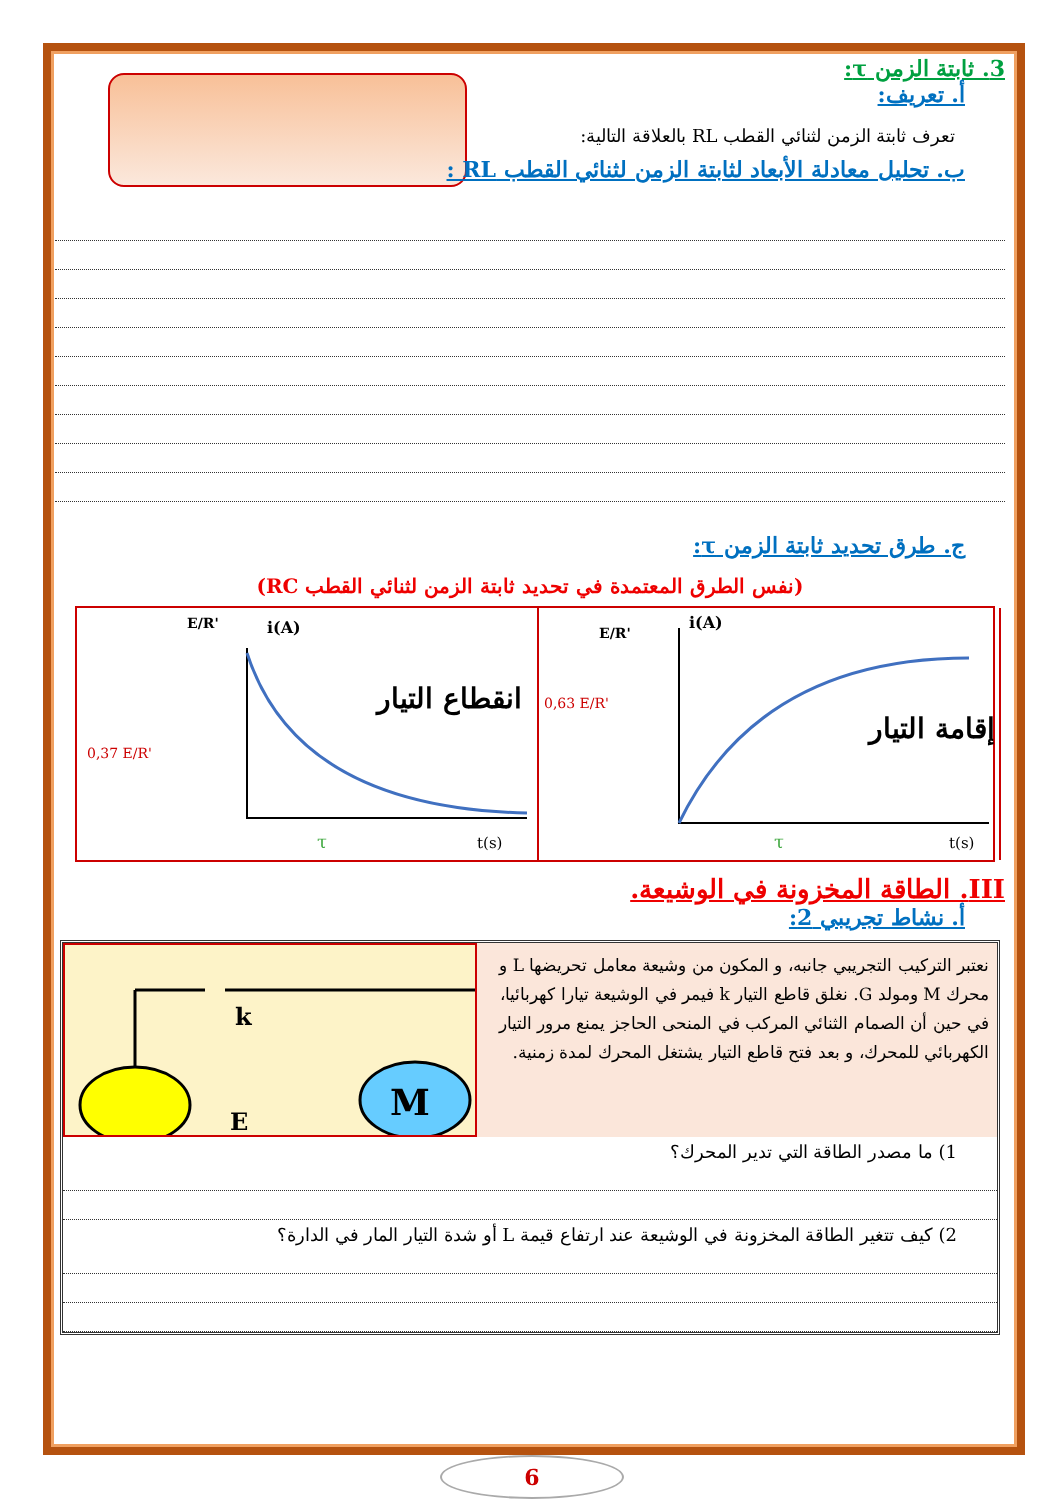3. ثابتة الزمن τ:
أ. تعريف:
تعرف ثابتة الزمن لثنائي القطب RL بالعلاقة التالية:
ب. تحليل معادلة الأبعاد لثابتة الزمن لثنائي القطب RL :
ج. طرق تحديد ثابتة الزمن τ:
(نفس الطرق المعتمدة في تحديد ثابتة الزمن لثنائي القطب RC)
E/R'
i(A)
0,37 E/R'
انقطاع التيار
t(s)
τ
E/R'
i(A)
0,63 E/R'
إقامة التيار
t(s)
τ
III. الطاقة المخزونة في الوشيعة.
أ. نشاط تجريبي 2:
k
E
M
نعتبر التركيب التجريبي جانبه، و المكون من وشيعة معامل تحريضها L و محرك M ومولد G. نغلق قاطع التيار k فيمر في الوشيعة تيارا كهربائيا، في حين أن الصمام الثنائي المركب في المنحى الحاجز يمنع مرور التيار الكهربائي للمحرك، و بعد فتح قاطع التيار يشتغل المحرك لمدة زمنية.
1) ما مصدر الطاقة التي تدير المحرك؟
2) كيف تتغير الطاقة المخزونة في الوشيعة عند ارتفاع قيمة L أو شدة التيار المار في الدارة؟
6